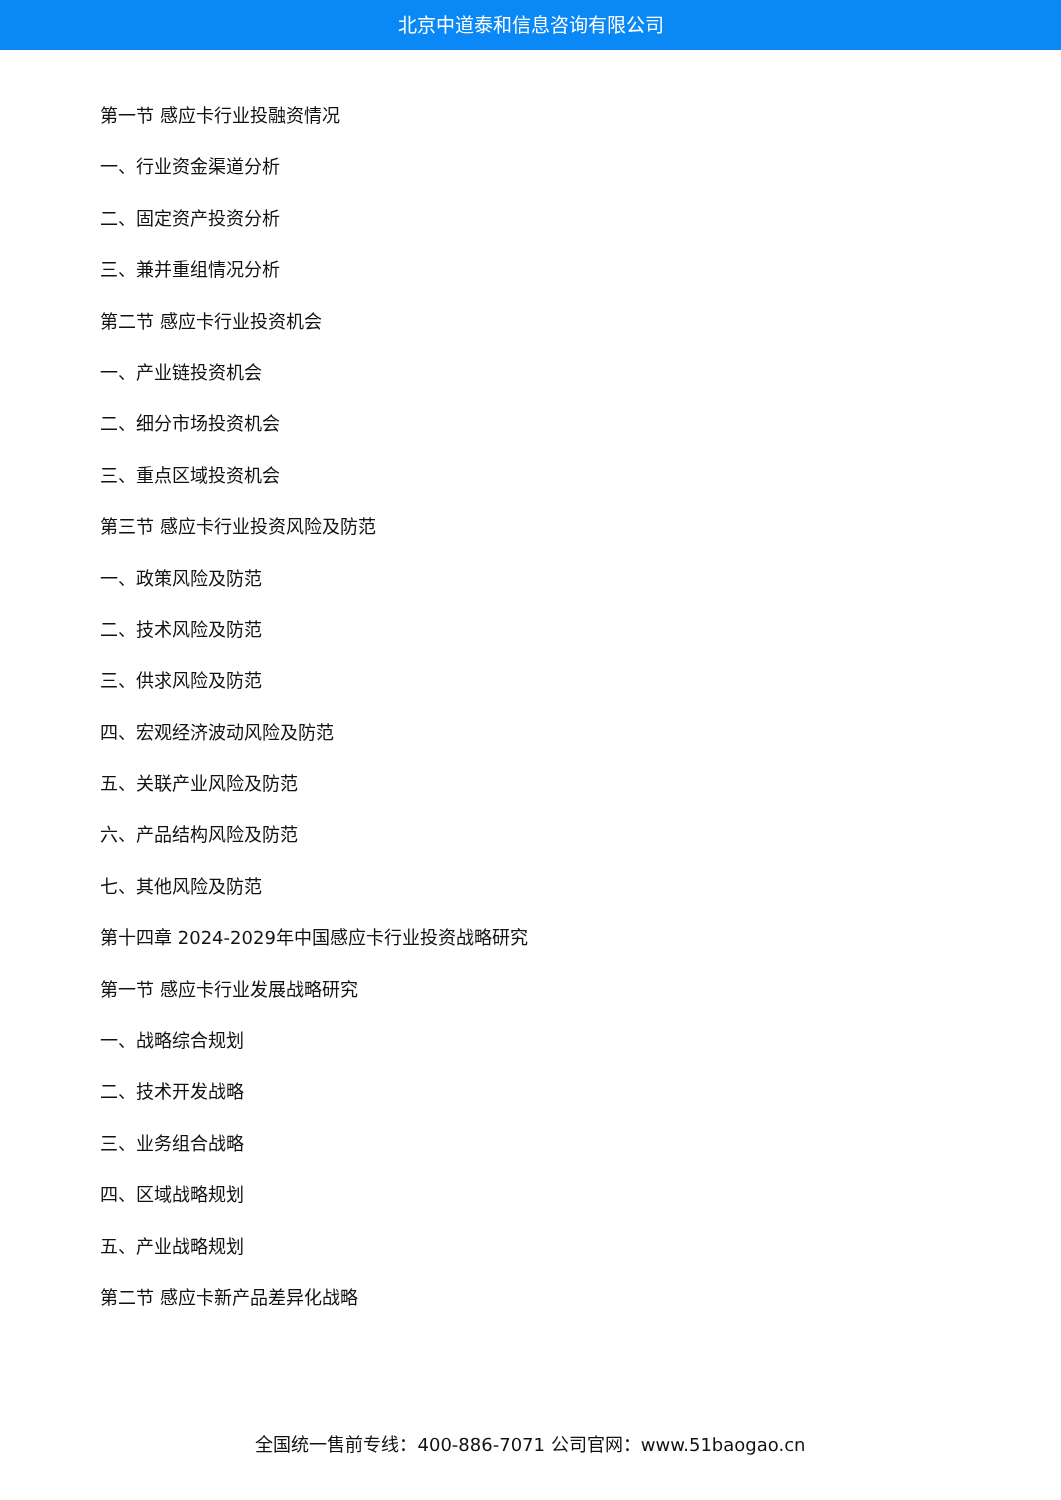北京中道泰和信息咨询有限公司
第一节 感应卡行业投融资情况
一、行业资金渠道分析
二、固定资产投资分析
三、兼并重组情况分析
第二节 感应卡行业投资机会
一、产业链投资机会
二、细分市场投资机会
三、重点区域投资机会
第三节 感应卡行业投资风险及防范
一、政策风险及防范
二、技术风险及防范
三、供求风险及防范
四、宏观经济波动风险及防范
五、关联产业风险及防范
六、产品结构风险及防范
七、其他风险及防范
第十四章 2024-2029年中国感应卡行业投资战略研究
第一节 感应卡行业发展战略研究
一、战略综合规划
二、技术开发战略
三、业务组合战略
四、区域战略规划
五、产业战略规划
第二节 感应卡新产品差异化战略
全国统一售前专线：400-886-7071 公司官网：www.51baogao.cn